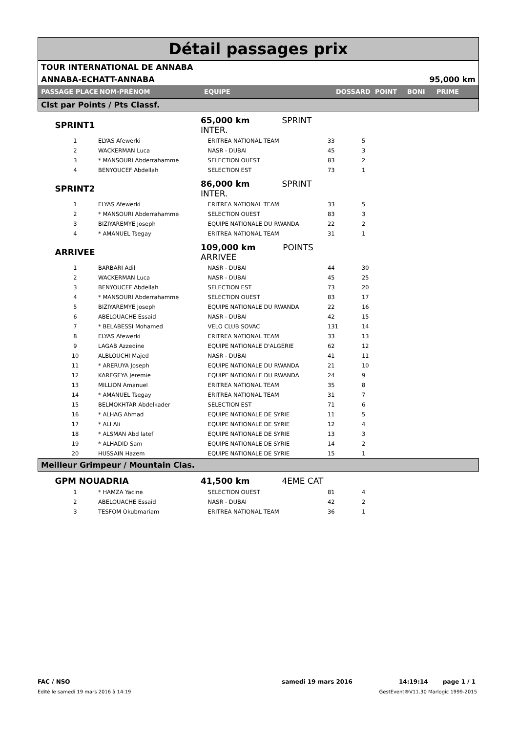Détail passages prix
TOUR INTERNATIONAL DE ANNABA
ANNABA-ECHATT-ANNABA 95,000 km
PASSAGE PLACE NOM-PRÉNOM EQUIPE DOSSARD POINT BONI PRIME
Clst par Points / Pts Classf.
| SPRINT1 | | | 65,000 km SPRINT INTER. | | | |
| | 1 | ELYAS Afewerki | ERITREA NATIONAL TEAM | 33 | 5 | |
| | 2 | WACKERMAN Luca | NASR - DUBAI | 45 | 3 | |
| | 3 | * MANSOURI Abderrahamme | SELECTION OUEST | 83 | 2 | |
| | 4 | BENYOUCEF Abdellah | SELECTION EST | 73 | 1 | |
| SPRINT2 | | | 86,000 km SPRINT INTER. | | | |
| | 1 | ELYAS Afewerki | ERITREA NATIONAL TEAM | 33 | 5 | |
| | 2 | * MANSOURI Abderrahamme | SELECTION OUEST | 83 | 3 | |
| | 3 | BIZIYAREMYE Joseph | EQUIPE NATIONALE DU RWANDA | 22 | 2 | |
| | 4 | * AMANUEL Tsegay | ERITREA NATIONAL TEAM | 31 | 1 | |
| ARRIVEE | | | 109,000 km POINTS ARRIVEE | | | |
| | 1 | BARBARI Adil | NASR - DUBAI | 44 | 30 | |
| | 2 | WACKERMAN Luca | NASR - DUBAI | 45 | 25 | |
| | 3 | BENYOUCEF Abdellah | SELECTION EST | 73 | 20 | |
| | 4 | * MANSOURI Abderrahamme | SELECTION OUEST | 83 | 17 | |
| | 5 | BIZIYAREMYE Joseph | EQUIPE NATIONALE DU RWANDA | 22 | 16 | |
| | 6 | ABELOUACHE Essaid | NASR - DUBAI | 42 | 15 | |
| | 7 | * BELABESSI Mohamed | VELO CLUB SOVAC | 131 | 14 | |
| | 8 | ELYAS Afewerki | ERITREA NATIONAL TEAM | 33 | 13 | |
| | 9 | LAGAB Azzedine | EQUIPE NATIONALE D'ALGERIE | 62 | 12 | |
| | 10 | ALBLOUCHI Majed | NASR - DUBAI | 41 | 11 | |
| | 11 | * ARERUYA Joseph | EQUIPE NATIONALE DU RWANDA | 21 | 10 | |
| | 12 | KAREGEYA Jeremie | EQUIPE NATIONALE DU RWANDA | 24 | 9 | |
| | 13 | MILLION Amanuel | ERITREA NATIONAL TEAM | 35 | 8 | |
| | 14 | * AMANUEL Tsegay | ERITREA NATIONAL TEAM | 31 | 7 | |
| | 15 | BELMOKHTAR Abdelkader | SELECTION EST | 71 | 6 | |
| | 16 | * ALHAG Ahmad | EQUIPE NATIONALE DE SYRIE | 11 | 5 | |
| | 17 | * ALI Ali | EQUIPE NATIONALE DE SYRIE | 12 | 4 | |
| | 18 | * ALSMAN Abd latef | EQUIPE NATIONALE DE SYRIE | 13 | 3 | |
| | 19 | * ALHADID Sam | EQUIPE NATIONALE DE SYRIE | 14 | 2 | |
| | 20 | HUSSAIN Hazem | EQUIPE NATIONALE DE SYRIE | 15 | 1 | |
Meilleur Grimpeur / Mountain Clas.
| GPM NOUADRIA | | | 41,500 km 4EME CAT | | | |
| | 1 | * HAMZA Yacine | SELECTION OUEST | 81 | 4 | |
| | 2 | ABELOUACHE Essaid | NASR - DUBAI | 42 | 2 | |
| | 3 | TESFOM Okubmariam | ERITREA NATIONAL TEAM | 36 | 1 | |
FAC / NSO samedi 19 mars 2016 14:19:14 page 1 / 1
Edité le samedi 19 mars 2016 à 14:19 GestEvent®V11.30 Marlogic 1999-2015